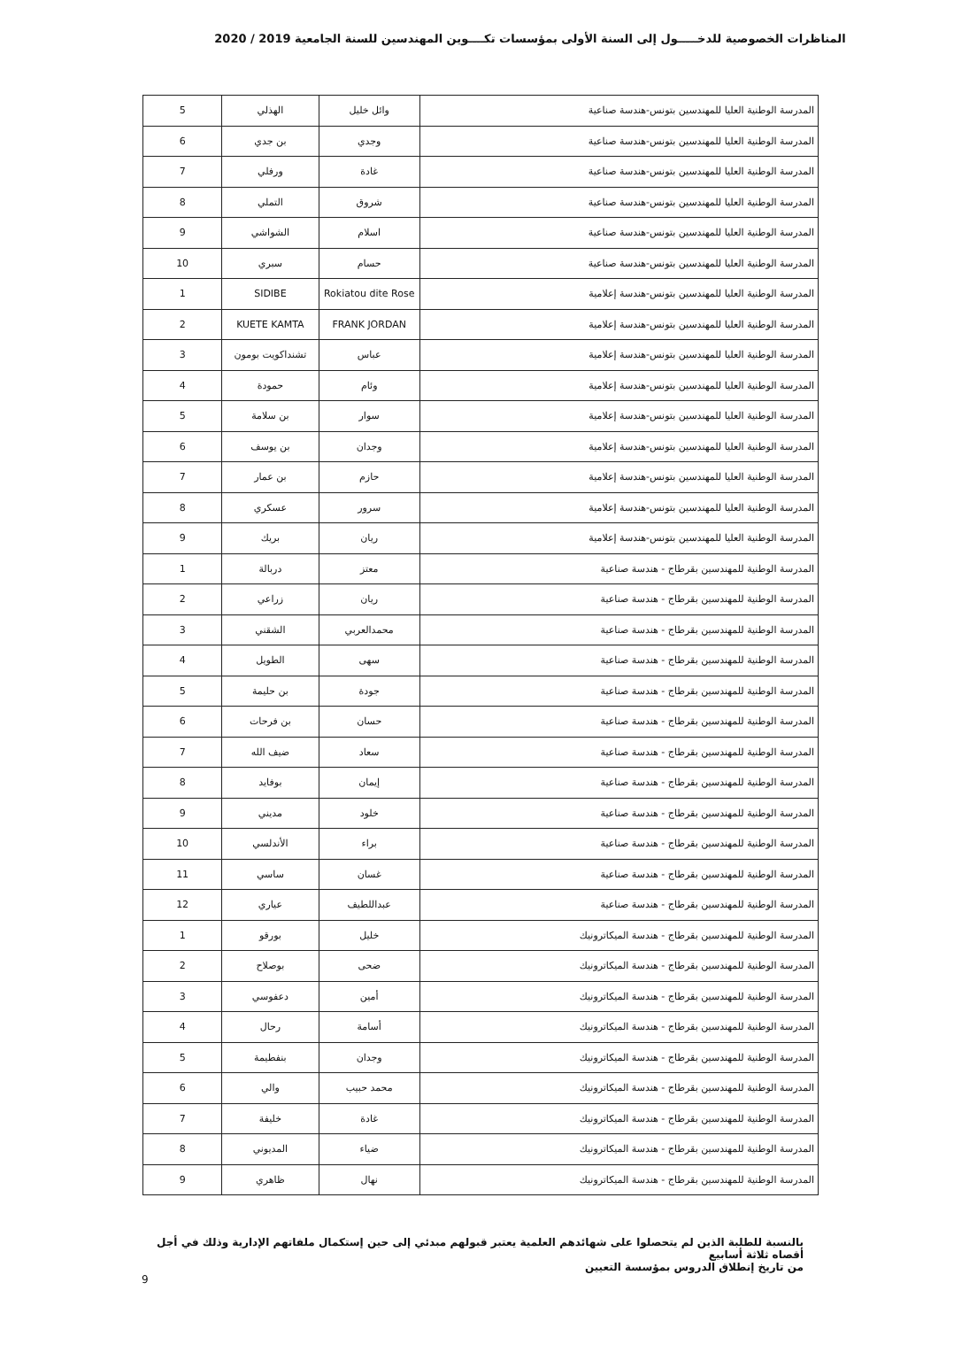المناظرات الخصوصية للدخـــــول إلى السنة الأولى بمؤسسات تكــــوين المهندسين للسنة الجامعية 2019 / 2020
| المدرسة الوطنية العليا للمهندسين بتونس-هندسة صناعية | وائل خليل | الهذلي | 5 |
| المدرسة الوطنية العليا للمهندسين بتونس-هندسة صناعية | وجدي | بن جدي | 6 |
| المدرسة الوطنية العليا للمهندسين بتونس-هندسة صناعية | غادة | ورفلي | 7 |
| المدرسة الوطنية العليا للمهندسين بتونس-هندسة صناعية | شروق | التملي | 8 |
| المدرسة الوطنية العليا للمهندسين بتونس-هندسة صناعية | اسلام | الشواشي | 9 |
| المدرسة الوطنية العليا للمهندسين بتونس-هندسة صناعية | حسام | سبري | 10 |
| المدرسة الوطنية العليا للمهندسين بتونس-هندسة إعلامية | Rokiatou dite Rose | SIDIBE | 1 |
| المدرسة الوطنية العليا للمهندسين بتونس-هندسة إعلامية | FRANK JORDAN | KUETE KAMTA | 2 |
| المدرسة الوطنية العليا للمهندسين بتونس-هندسة إعلامية | عباس | تشنداكويت بومون | 3 |
| المدرسة الوطنية العليا للمهندسين بتونس-هندسة إعلامية | وئام | حمودة | 4 |
| المدرسة الوطنية العليا للمهندسين بتونس-هندسة إعلامية | سوار | بن سلامة | 5 |
| المدرسة الوطنية العليا للمهندسين بتونس-هندسة إعلامية | وجدان | بن يوسف | 6 |
| المدرسة الوطنية العليا للمهندسين بتونس-هندسة إعلامية | حازم | بن عمار | 7 |
| المدرسة الوطنية العليا للمهندسين بتونس-هندسة إعلامية | سرور | عسكري | 8 |
| المدرسة الوطنية العليا للمهندسين بتونس-هندسة إعلامية | ريان | بريك | 9 |
| المدرسة الوطنية للمهندسين بقرطاج - هندسة صناعية | معتز | دربالة | 1 |
| المدرسة الوطنية للمهندسين بقرطاج - هندسة صناعية | ريان | زراعي | 2 |
| المدرسة الوطنية للمهندسين بقرطاج - هندسة صناعية | محمدالعربي | الشقني | 3 |
| المدرسة الوطنية للمهندسين بقرطاج - هندسة صناعية | سهى | الطويل | 4 |
| المدرسة الوطنية للمهندسين بقرطاج - هندسة صناعية | جودة | بن حليمة | 5 |
| المدرسة الوطنية للمهندسين بقرطاج - هندسة صناعية | حسان | بن فرحات | 6 |
| المدرسة الوطنية للمهندسين بقرطاج - هندسة صناعية | سعاد | ضيف الله | 7 |
| المدرسة الوطنية للمهندسين بقرطاج - هندسة صناعية | إيمان | بوفايد | 8 |
| المدرسة الوطنية للمهندسين بقرطاج - هندسة صناعية | خلود | مديني | 9 |
| المدرسة الوطنية للمهندسين بقرطاج - هندسة صناعية | براء | الأندلسي | 10 |
| المدرسة الوطنية للمهندسين بقرطاج - هندسة صناعية | غسان | ساسي | 11 |
| المدرسة الوطنية للمهندسين بقرطاج - هندسة صناعية | عبداللطيف | عياري | 12 |
| المدرسة الوطنية للمهندسين بقرطاج - هندسة الميكاترونيك | خليل | بورقو | 1 |
| المدرسة الوطنية للمهندسين بقرطاج - هندسة الميكاترونيك | ضحى | بوصلاح | 2 |
| المدرسة الوطنية للمهندسين بقرطاج - هندسة الميكاترونيك | أمين | دعفوسي | 3 |
| المدرسة الوطنية للمهندسين بقرطاج - هندسة الميكاترونيك | أسامة | رحال | 4 |
| المدرسة الوطنية للمهندسين بقرطاج - هندسة الميكاترونيك | وجدان | بنفطيمة | 5 |
| المدرسة الوطنية للمهندسين بقرطاج - هندسة الميكاترونيك | محمد حبيب | والي | 6 |
| المدرسة الوطنية للمهندسين بقرطاج - هندسة الميكاترونيك | غادة | خليفة | 7 |
| المدرسة الوطنية للمهندسين بقرطاج - هندسة الميكاترونيك | ضياء | المديوني | 8 |
| المدرسة الوطنية للمهندسين بقرطاج - هندسة الميكاترونيك | نهال | ظاهري | 9 |
بالنسبة للطلبة الذين لم يتحصلوا على شهائدهم العلمية يعتبر قبولهم مبدئي إلى حين إستكمال ملفاتهم الإدارية وذلك في أجل أقصاه ثلاثة أسابيع
من تاريخ إنطلاق الدروس بمؤسسة التعيين
9